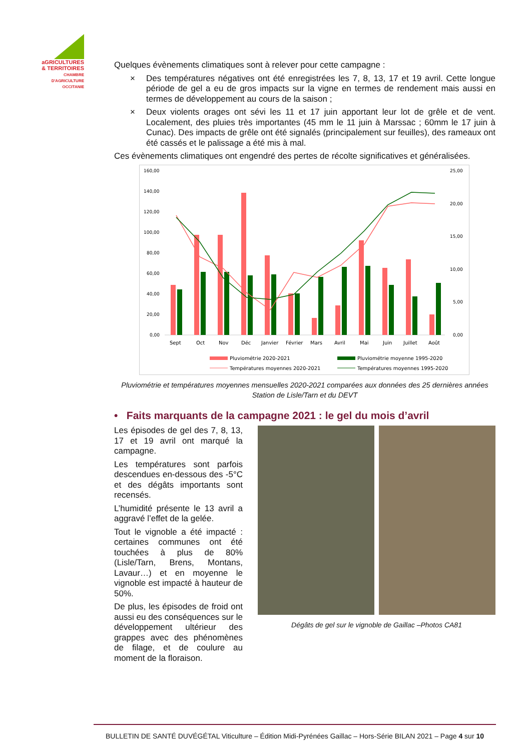aGRICULTURES
& TERRITOIRES
CHAMBRE D'AGRICULTURE OCCITANIE
Quelques évènements climatiques sont à relever pour cette campagne :
× Des températures négatives ont été enregistrées les 7, 8, 13, 17 et 19 avril. Cette longue période de gel a eu de gros impacts sur la vigne en termes de rendement mais aussi en termes de développement au cours de la saison ;
× Deux violents orages ont sévi les 11 et 17 juin apportant leur lot de grêle et de vent. Localement, des pluies très importantes (45 mm le 11 juin à Marssac ; 60mm le 17 juin à Cunac). Des impacts de grêle ont été signalés (principalement sur feuilles), des rameaux ont été cassés et le palissage a été mis à mal.
Ces évènements climatiques ont engendré des pertes de récolte significatives et généralisées.
160,00
140,00
120,00
100,00
80,00
60,00
40,00
20,00
0,00
25,00
20,00
15,00
10,00
5,00
0,00
Sept
Oct
Nov
Déc
Janvier
Février
Mars
Avril
Mai
Juin
Juillet
Août
Pluviométrie 2020-2021
Pluviométrie moyenne 1995-2020
Températures moyennes 2020-2021
Températures moyennes 1995-2020
Pluviométrie et températures moyennes mensuelles 2020-2021 comparées aux données des 25 dernières années
Station de Lisle/Tarn et du DEVT
• Faits marquants de la campagne 2021 : le gel du mois d’avril
Les épisodes de gel des 7, 8, 13, 17 et 19 avril ont marqué la campagne.
Les températures sont parfois descendues en-dessous des -5°C et des dégâts importants sont recensés.
L’humidité présente le 13 avril a aggravé l’effet de la gelée.
Tout le vignoble a été impacté : certaines communes ont été touchées à plus de 80% (Lisle/Tarn, Brens, Montans, Lavaur…) et en moyenne le vignoble est impacté à hauteur de 50%.
De plus, les épisodes de froid ont aussi eu des conséquences sur le développement ultérieur des grappes avec des phénomènes de filage, et de coulure au moment de la floraison.
Dégâts de gel sur le vignoble de Gaillac –Photos CA81
BULLETIN DE SANTÉ DUVÉGÉTAL Viticulture – Édition Midi-Pyrénées Gaillac – Hors-Série BILAN 2021 – Page 4 sur 10